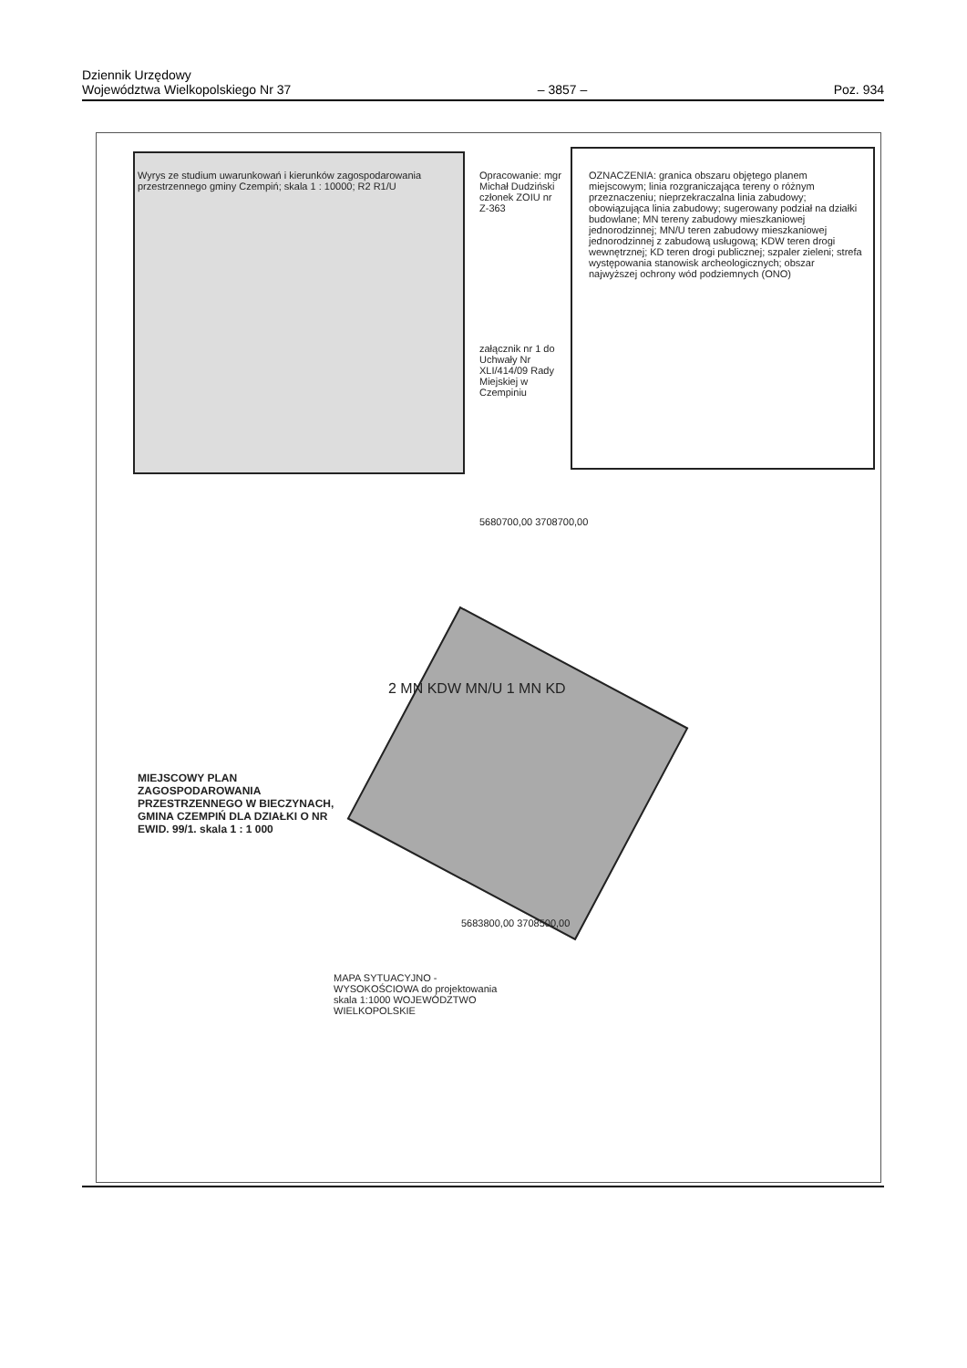Dziennik Urzędowy
Województwa Wielkopolskiego Nr 37
– 3857 –
Poz. 934
MIEJSCOWY PLAN ZAGOSPODAROWANIA PRZESTRZENNEGO W BIECZYNACH, GMINA CZEMPIŃ DLA DZIAŁKI O NR EWID. 99/1. skala 1 : 1 000
OZNACZENIA: granica obszaru objętego planem miejscowym; linia rozgraniczająca tereny o różnym przeznaczeniu; nieprzekraczalna linia zabudowy; obowiązująca linia zabudowy; sugerowany podział na działki budowlane; MN tereny zabudowy mieszkaniowej jednorodzinnej; MN/U teren zabudowy mieszkaniowej jednorodzinnej z zabudową usługową; KDW teren drogi wewnętrznej; KD teren drogi publicznej; szpaler zieleni; strefa występowania stanowisk archeologicznych; obszar najwyższej ochrony wód podziemnych (ONO)
Opracowanie: mgr Michał Dudziński członek ZOIU nr Z-363
załącznik nr 1 do Uchwały Nr XLI/414/09 Rady Miejskiej w Czempiniu
Wyrys ze studium uwarunkowań i kierunków zagospodarowania przestrzennego gminy Czempiń; skala 1 : 10000; R2 R1/U
5680700,00 3708700,00
2 MN KDW MN/U 1 MN KD
5683800,00 3708500,00
MAPA SYTUACYJNO - WYSOKOŚCIOWA do projektowania skala 1:1000 WOJEWÓDZTWO WIELKOPOLSKIE